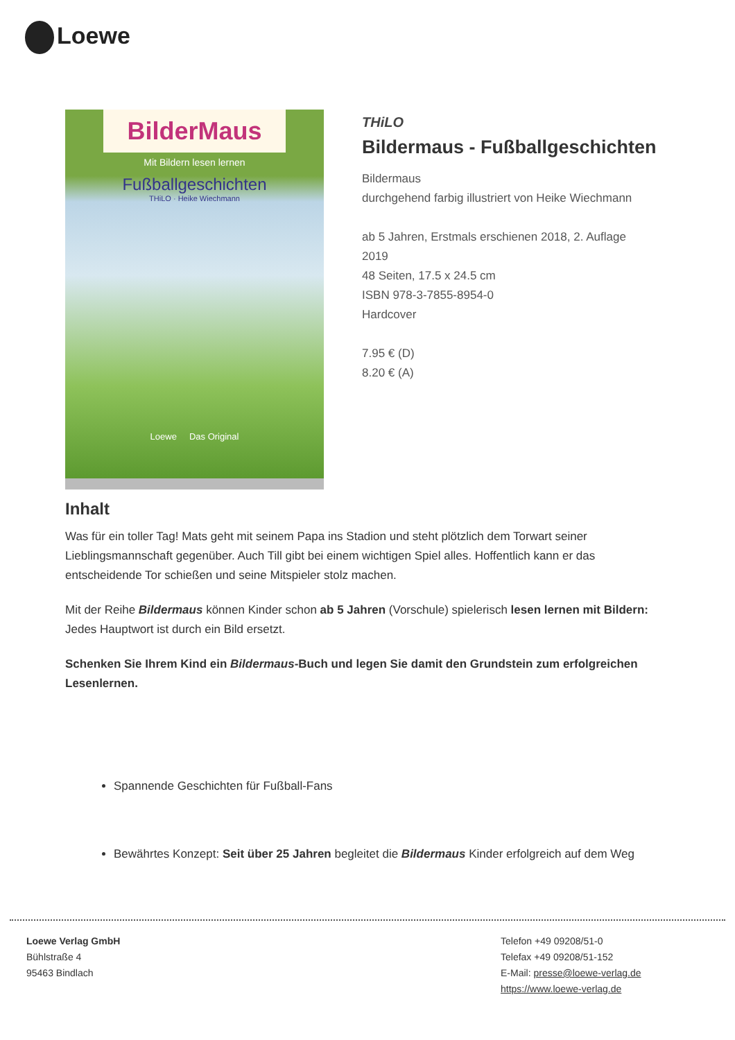Loewe
BilderMaus
Mit Bildern lesen lernen
Fußballgeschichten
THiLO · Heike Wiechmann
Loewe Das Original
THiLO
Bildermaus - Fußballgeschichten
Bildermaus
durchgehend farbig illustriert von Heike Wiechmann
ab 5 Jahren, Erstmals erschienen 2018, 2. Auflage
2019
48 Seiten, 17.5 x 24.5 cm
ISBN 978-3-7855-8954-0
Hardcover
7.95 € (D)
8.20 € (A)
Inhalt
Was für ein toller Tag! Mats geht mit seinem Papa ins Stadion und steht plötzlich dem Torwart seiner Lieblingsmannschaft gegenüber. Auch Till gibt bei einem wichtigen Spiel alles. Hoffentlich kann er das entscheidende Tor schießen und seine Mitspieler stolz machen.
Mit der Reihe Bildermaus können Kinder schon ab 5 Jahren (Vorschule) spielerisch lesen lernen mit Bildern: Jedes Hauptwort ist durch ein Bild ersetzt.
Schenken Sie Ihrem Kind ein Bildermaus-Buch und legen Sie damit den Grundstein zum erfolgreichen Lesenlernen.
Spannende Geschichten für Fußball-Fans
Bewährtes Konzept: Seit über 25 Jahren begleitet die Bildermaus Kinder erfolgreich auf dem Weg
Loewe Verlag GmbH
Bühlstraße 4
95463 Bindlach
Telefon +49 09208/51-0
Telefax +49 09208/51-152
E-Mail: presse@loewe-verlag.de
https://www.loewe-verlag.de